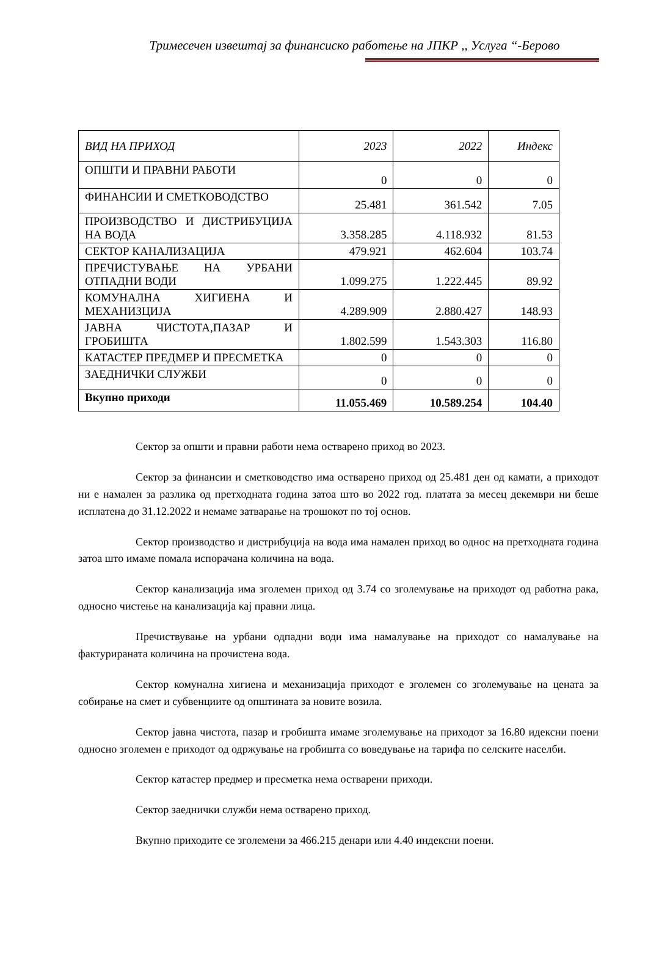Тримесечен извештај за финансиско работење на ЈПКР ,, Услуга “-Берово
| ВИД НА ПРИХОД | 2023 | 2022 | Индекс |
| --- | --- | --- | --- |
| ОПШТИ И ПРАВНИ РАБОТИ | 0 | 0 | 0 |
| ФИНАНСИИ И СМЕТКОВОДСТВО | 25.481 | 361.542 | 7.05 |
| ПРОИЗВОДСТВО И ДИСТРИБУЦИЈА НА ВОДА | 3.358.285 | 4.118.932 | 81.53 |
| СЕКТОР КАНАЛИЗАЦИЈА | 479.921 | 462.604 | 103.74 |
| ПРЕЧИСТУВАЊЕ НА УРБАНИ ОТПАДНИ ВОДИ | 1.099.275 | 1.222.445 | 89.92 |
| КОМУНАЛНА ХИГИЕНА И МЕХАНИЗЦИЈА | 4.289.909 | 2.880.427 | 148.93 |
| ЈАВНА ЧИСТОТА,ПАЗАР И ГРОБИШТА | 1.802.599 | 1.543.303 | 116.80 |
| КАТАСТЕР ПРЕДМЕР И ПРЕСМЕТКА | 0 | 0 | 0 |
| ЗАЕДНИЧКИ СЛУЖБИ | 0 | 0 | 0 |
| Вкупно приходи | 11.055.469 | 10.589.254 | 104.40 |
Сектор за општи и правни работи нема остварено приход во 2023.
Сектор за финансии и сметководство има остварено приход од 25.481 ден од камати, а приходот ни е намален за разлика од претходната година затоа што во 2022 год. платата за месец декември ни беше исплатена до 31.12.2022 и немаме затварање на трошокот по тој основ.
Сектор производство и дистрибуција на вода има намален приход во однос на претходната година затоа што имаме помала испорачана количина на вода.
Сектор канализација има зголемен приход од 3.74 со зголемување на приходот од работна рака, односно чистење на канализација кај правни лица.
Пречиствување на урбани одпадни води има намалување на приходот со намалување на фактурираната количина на прочистена вода.
Сектор комунална хигиена и механизација приходот е зголемен со зголемување на цената за собирање на смет и субвенциите од општината за новите возила.
Сектор јавна чистота, пазар и гробишта имаме зголемување на приходот за 16.80 идексни поени односно зголемен е приходот од одржување на гробишта со воведување на тарифа по селските населби.
Сектор катастер предмер и пресметка нема остварени приходи.
Сектор заеднички служби нема остварено приход.
Вкупно приходите се зголемени за 466.215 денари или 4.40 индексни поени.